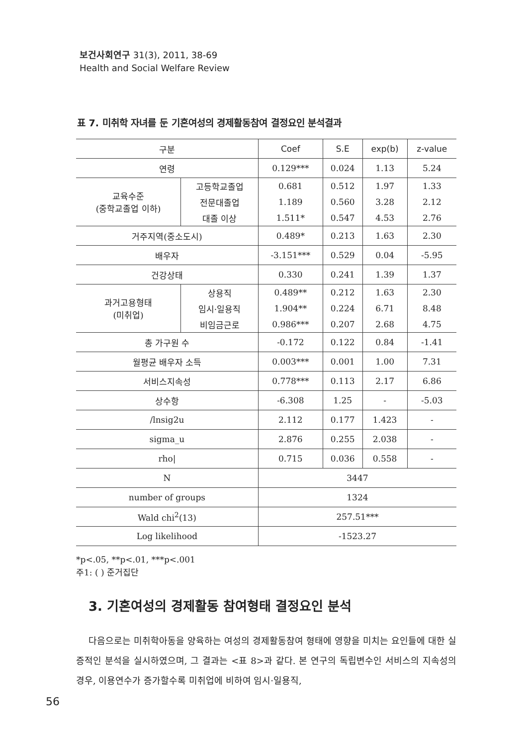보건사회연구 31(3), 2011, 38-69
Health and Social Welfare Review
표 7. 미취학 자녀를 둔 기혼여성의 경제활동참여 결정요인 분석결과
| 구분 | | Coef | S.E | exp(b) | z-value |
| --- | --- | --- | --- | --- | --- |
| 연령 | | 0.129*** | 0.024 | 1.13 | 5.24 |
| 교육수준 (중학교졸업 이하) | 고등학교졸업 | 0.681 | 0.512 | 1.97 | 1.33 |
| | 전문대졸업 | 1.189 | 0.560 | 3.28 | 2.12 |
| | 대졸 이상 | 1.511* | 0.547 | 4.53 | 2.76 |
| 거주지역(중소도시) | | 0.489* | 0.213 | 1.63 | 2.30 |
| 배우자 | | -3.151*** | 0.529 | 0.04 | -5.95 |
| 건강상태 | | 0.330 | 0.241 | 1.39 | 1.37 |
| 과거고용형태 (미취업) | 상용직 | 0.489** | 0.212 | 1.63 | 2.30 |
| | 임시·일용직 | 1.904** | 0.224 | 6.71 | 8.48 |
| | 비임금근로 | 0.986*** | 0.207 | 2.68 | 4.75 |
| 총 가구원 수 | | -0.172 | 0.122 | 0.84 | -1.41 |
| 월평균 배우자 소득 | | 0.003*** | 0.001 | 1.00 | 7.31 |
| 서비스지속성 | | 0.778*** | 0.113 | 2.17 | 6.86 |
| 상수항 | | -6.308 | 1.25 | - | -5.03 |
| /lnsig2u | | 2.112 | 0.177 | 1.423 | - |
| sigma_u | | 2.876 | 0.255 | 2.038 | - |
| rho/ | | 0.715 | 0.036 | 0.558 | - |
| N | | 3447 | | | |
| number of groups | | 1324 | | | |
| Wald chi<sup>2</sup>(13) | | 257.51*** | | | |
| Log likelihood | | -1523.27 | | | |
*p<.05, **p<.01, ***p<.001
주1: ( ) 준거집단
3. 기혼여성의 경제활동 참여형태 결정요인 분석
다음으로는 미취학아동을 양육하는 여성의 경제활동참여 형태에 영향을 미치는 요인들에 대한 실증적인 분석을 실시하였으며, 그 결과는 <표 8>과 같다. 본 연구의 독립변수인 서비스의 지속성의 경우, 이용연수가 증가할수록 미취업에 비하여 임시·일용직,
56